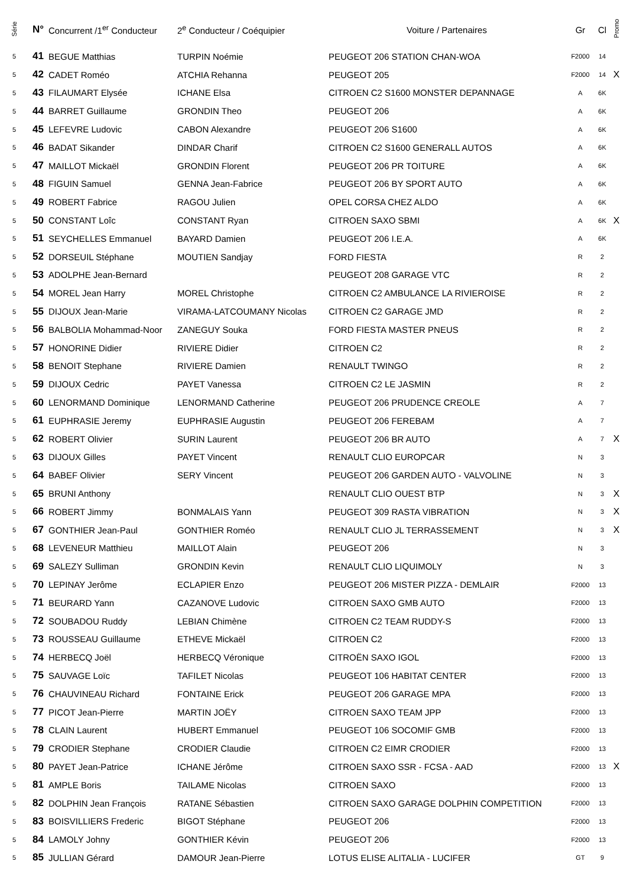| Série | N° | Concurrent /1<sup>er</sup> Conducteur | 2<sup>e</sup> Conducteur / Coéquipier | Voiture / Partenaires | Gr | Cl | Promo |
| --- | --- | --- | --- | --- | --- | --- | --- |
| 5 | 41 | BEGUE Matthias | TURPIN Noémie | PEUGEOT 206 STATION CHAN-WOA | F2000 | 14 | |
| 5 | 42 | CADET Roméo | ATCHIA Rehanna | PEUGEOT 205 | F2000 | 14 | X |
| 5 | 43 | FILAUMART Elysée | ICHANE Elsa | CITROEN C2 S1600 MONSTER DEPANNAGE | A | 6K | |
| 5 | 44 | BARRET Guillaume | GRONDIN Theo | PEUGEOT 206 | A | 6K | |
| 5 | 45 | LEFEVRE Ludovic | CABON Alexandre | PEUGEOT 206 S1600 | A | 6K | |
| 5 | 46 | BADAT Sikander | DINDAR Charif | CITROEN C2 S1600 GENERALL AUTOS | A | 6K | |
| 5 | 47 | MAILLOT Mickaël | GRONDIN Florent | PEUGEOT 206 PR TOITURE | A | 6K | |
| 5 | 48 | FIGUIN Samuel | GENNA Jean-Fabrice | PEUGEOT 206 BY SPORT AUTO | A | 6K | |
| 5 | 49 | ROBERT Fabrice | RAGOU Julien | OPEL CORSA CHEZ ALDO | A | 6K | |
| 5 | 50 | CONSTANT Loîc | CONSTANT Ryan | CITROEN SAXO SBMI | A | 6K | X |
| 5 | 51 | SEYCHELLES Emmanuel | BAYARD Damien | PEUGEOT 206 I.E.A. | A | 6K | |
| 5 | 52 | DORSEUIL Stéphane | MOUTIEN Sandjay | FORD FIESTA | R | 2 | |
| 5 | 53 | ADOLPHE Jean-Bernard | | PEUGEOT 208 GARAGE VTC | R | 2 | |
| 5 | 54 | MOREL Jean Harry | MOREL Christophe | CITROEN C2 AMBULANCE LA RIVIEROISE | R | 2 | |
| 5 | 55 | DIJOUX Jean-Marie | VIRAMA-LATCOUMANY Nicolas | CITROEN C2 GARAGE JMD | R | 2 | |
| 5 | 56 | BALBOLIA Mohammad-Noor | ZANEGUY Souka | FORD FIESTA MASTER PNEUS | R | 2 | |
| 5 | 57 | HONORINE Didier | RIVIERE Didier | CITROEN C2 | R | 2 | |
| 5 | 58 | BENOIT Stephane | RIVIERE Damien | RENAULT TWINGO | R | 2 | |
| 5 | 59 | DIJOUX Cedric | PAYET Vanessa | CITROEN C2 LE JASMIN | R | 2 | |
| 5 | 60 | LENORMAND Dominique | LENORMAND Catherine | PEUGEOT 206 PRUDENCE CREOLE | A | 7 | |
| 5 | 61 | EUPHRASIE Jeremy | EUPHRASIE Augustin | PEUGEOT 206 FEREBAM | A | 7 | |
| 5 | 62 | ROBERT Olivier | SURIN Laurent | PEUGEOT 206 BR AUTO | A | 7 | X |
| 5 | 63 | DIJOUX Gilles | PAYET Vincent | RENAULT CLIO EUROPCAR | N | 3 | |
| 5 | 64 | BABEF Olivier | SERY Vincent | PEUGEOT 206 GARDEN AUTO - VALVOLINE | N | 3 | |
| 5 | 65 | BRUNI Anthony | | RENAULT CLIO OUEST BTP | N | 3 | X |
| 5 | 66 | ROBERT Jimmy | BONMALAIS Yann | PEUGEOT 309 RASTA VIBRATION | N | 3 | X |
| 5 | 67 | GONTHIER Jean-Paul | GONTHIER Roméo | RENAULT CLIO JL TERRASSEMENT | N | 3 | X |
| 5 | 68 | LEVENEUR Matthieu | MAILLOT Alain | PEUGEOT 206 | N | 3 | |
| 5 | 69 | SALEZY Sulliman | GRONDIN Kevin | RENAULT CLIO LIQUIMOLY | N | 3 | |
| 5 | 70 | LEPINAY Jerôme | ECLAPIER Enzo | PEUGEOT 206 MISTER PIZZA - DEMLAIR | F2000 | 13 | |
| 5 | 71 | BEURARD Yann | CAZANOVE Ludovic | CITROEN SAXO GMB AUTO | F2000 | 13 | |
| 5 | 72 | SOUBADOU Ruddy | LEBIAN Chimène | CITROEN C2 TEAM RUDDY-S | F2000 | 13 | |
| 5 | 73 | ROUSSEAU Guillaume | ETHEVE Mickaël | CITROEN C2 | F2000 | 13 | |
| 5 | 74 | HERBECQ Joël | HERBECQ Véronique | CITROËN SAXO IGOL | F2000 | 13 | |
| 5 | 75 | SAUVAGE Loïc | TAFILET Nicolas | PEUGEOT 106 HABITAT CENTER | F2000 | 13 | |
| 5 | 76 | CHAUVINEAU Richard | FONTAINE Erick | PEUGEOT 206 GARAGE MPA | F2000 | 13 | |
| 5 | 77 | PICOT Jean-Pierre | MARTIN JOËY | CITROEN SAXO TEAM JPP | F2000 | 13 | |
| 5 | 78 | CLAIN Laurent | HUBERT Emmanuel | PEUGEOT 106 SOCOMIF GMB | F2000 | 13 | |
| 5 | 79 | CRODIER Stephane | CRODIER Claudie | CITROEN C2 EIMR CRODIER | F2000 | 13 | |
| 5 | 80 | PAYET Jean-Patrice | ICHANE Jérôme | CITROEN SAXO SSR - FCSA - AAD | F2000 | 13 | X |
| 5 | 81 | AMPLE Boris | TAILAME Nicolas | CITROEN SAXO | F2000 | 13 | |
| 5 | 82 | DOLPHIN Jean François | RATANE Sébastien | CITROEN SAXO GARAGE DOLPHIN COMPETITION | F2000 | 13 | |
| 5 | 83 | BOISVILLIERS Frederic | BIGOT Stéphane | PEUGEOT 206 | F2000 | 13 | |
| 5 | 84 | LAMOLY Johny | GONTHIER Kévin | PEUGEOT 206 | F2000 | 13 | |
| 5 | 85 | JULLIAN Gérard | DAMOUR Jean-Pierre | LOTUS ELISE ALITALIA - LUCIFER | GT | 9 | |